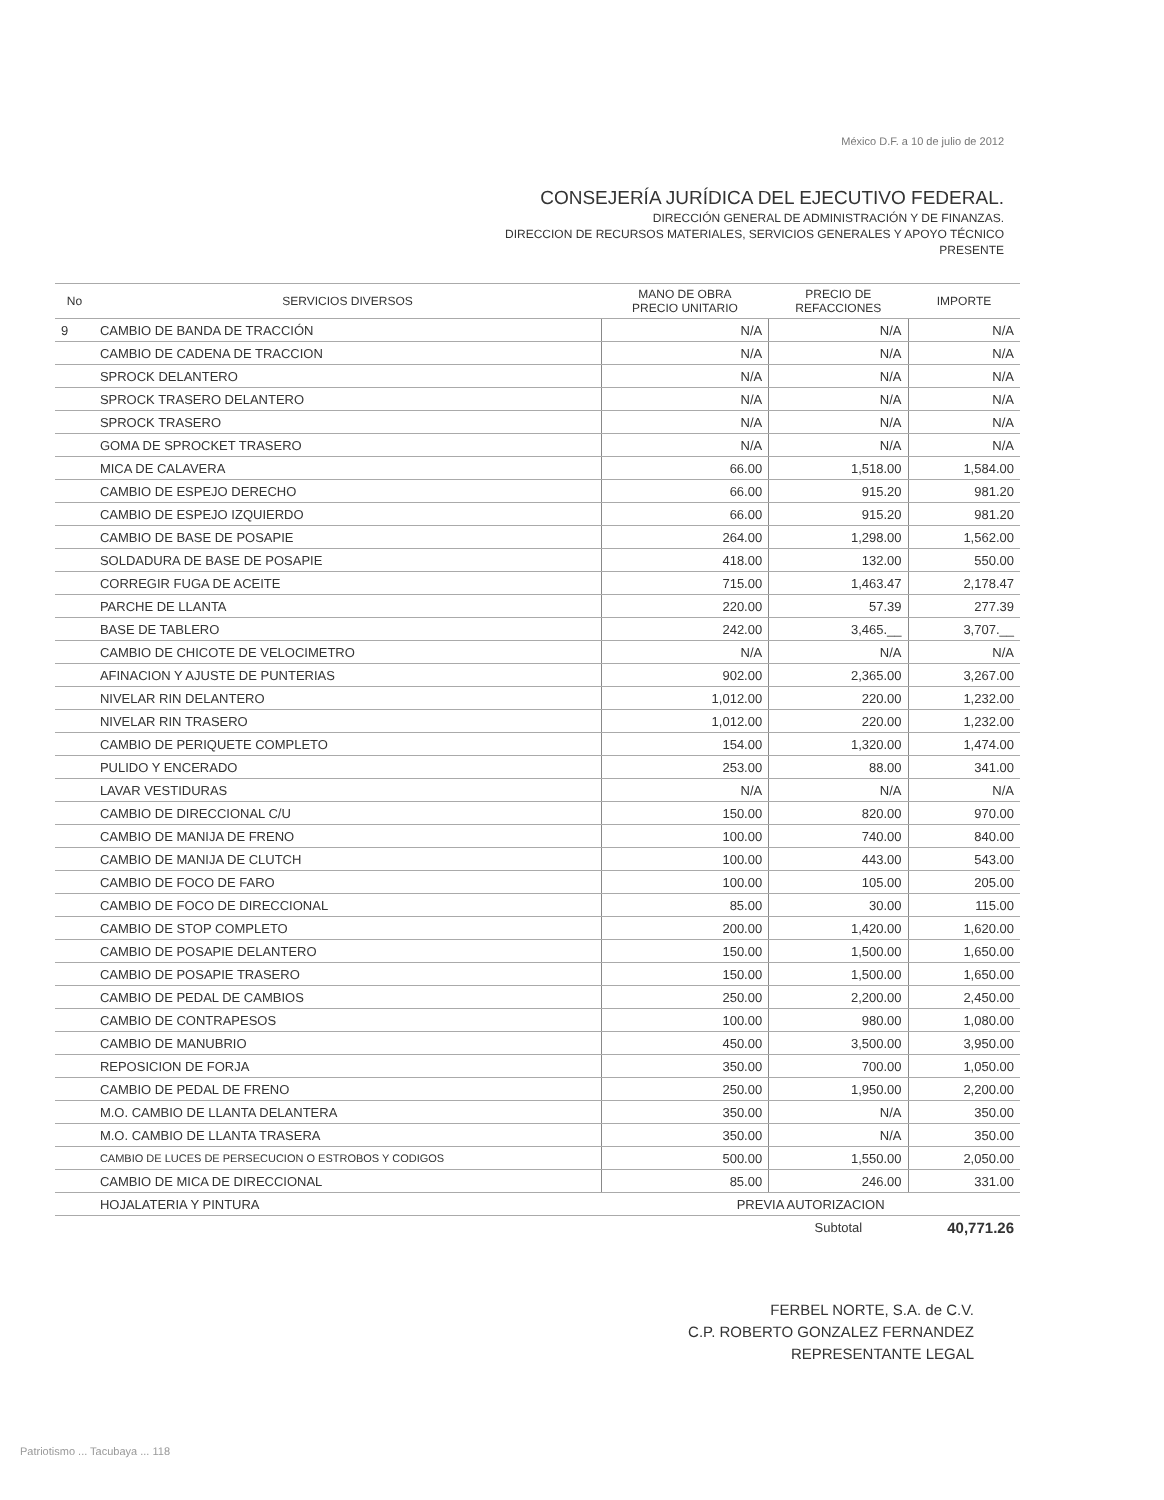México D.F. a 10 de julio de 2012
CONSEJERÍA JURÍDICA DEL EJECUTIVO FEDERAL.
DIRECCIÓN GENERAL DE ADMINISTRACIÓN Y DE FINANZAS.
DIRECCION DE RECURSOS MATERIALES, SERVICIOS GENERALES Y APOYO TÉCNICO
PRESENTE
| No | SERVICIOS DIVERSOS | MANO DE OBRA PRECIO UNITARIO | PRECIO DE REFACCIONES | IMPORTE |
| --- | --- | --- | --- | --- |
| 9 | CAMBIO DE BANDA DE TRACCIÓN | N/A | N/A | N/A |
| | CAMBIO DE CADENA DE TRACCION | N/A | N/A | N/A |
| | SPROCK DELANTERO | N/A | N/A | N/A |
| | SPROCK TRASERO DELANTERO | N/A | N/A | N/A |
| | SPROCK TRASERO | N/A | N/A | N/A |
| | GOMA DE SPROCKET TRASERO | N/A | N/A | N/A |
| | MICA DE CALAVERA | 66.00 | 1,518.00 | 1,584.00 |
| | CAMBIO DE ESPEJO DERECHO | 66.00 | 915.20 | 981.20 |
| | CAMBIO DE ESPEJO IZQUIERDO | 66.00 | 915.20 | 981.20 |
| | CAMBIO DE BASE DE POSAPIE | 264.00 | 1,298.00 | 1,562.00 |
| | SOLDADURA DE BASE DE POSAPIE | 418.00 | 132.00 | 550.00 |
| | CORREGIR FUGA DE ACEITE | 715.00 | 1,463.47 | 2,178.47 |
| | PARCHE DE LLANTA | 220.00 | 57.39 | 277.39 |
| | BASE DE TABLERO | 242.00 | 3,465.__ | 3,707.__ |
| | CAMBIO DE CHICOTE DE VELOCIMETRO | N/A | N/A | N/A |
| | AFINACION Y AJUSTE DE PUNTERIAS | 902.00 | 2,365.00 | 3,267.00 |
| | NIVELAR RIN DELANTERO | 1,012.00 | 220.00 | 1,232.00 |
| | NIVELAR RIN TRASERO | 1,012.00 | 220.00 | 1,232.00 |
| | CAMBIO DE PERIQUETE COMPLETO | 154.00 | 1,320.00 | 1,474.00 |
| | PULIDO Y ENCERADO | 253.00 | 88.00 | 341.00 |
| | LAVAR VESTIDURAS | N/A | N/A | N/A |
| | CAMBIO DE DIRECCIONAL C/U | 150.00 | 820.00 | 970.00 |
| | CAMBIO DE MANIJA DE FRENO | 100.00 | 740.00 | 840.00 |
| | CAMBIO DE MANIJA DE CLUTCH | 100.00 | 443.00 | 543.00 |
| | CAMBIO DE FOCO DE FARO | 100.00 | 105.00 | 205.00 |
| | CAMBIO DE FOCO DE DIRECCIONAL | 85.00 | 30.00 | 115.00 |
| | CAMBIO DE STOP COMPLETO | 200.00 | 1,420.00 | 1,620.00 |
| | CAMBIO DE POSAPIE DELANTERO | 150.00 | 1,500.00 | 1,650.00 |
| | CAMBIO DE POSAPIE TRASERO | 150.00 | 1,500.00 | 1,650.00 |
| | CAMBIO DE PEDAL DE CAMBIOS | 250.00 | 2,200.00 | 2,450.00 |
| | CAMBIO DE CONTRAPESOS | 100.00 | 980.00 | 1,080.00 |
| | CAMBIO DE MANUBRIO | 450.00 | 3,500.00 | 3,950.00 |
| | REPOSICION DE FORJA | 350.00 | 700.00 | 1,050.00 |
| | CAMBIO DE PEDAL DE FRENO | 250.00 | 1,950.00 | 2,200.00 |
| | M.O. CAMBIO DE LLANTA DELANTERA | 350.00 | N/A | 350.00 |
| | M.O. CAMBIO DE LLANTA TRASERA | 350.00 | N/A | 350.00 |
| | CAMBIO DE LUCES DE PERSECUCION O ESTROBOS Y CODIGOS | 500.00 | 1,550.00 | 2,050.00 |
| | CAMBIO DE MICA DE DIRECCIONAL | 85.00 | 246.00 | 331.00 |
| | HOJALATERIA Y PINTURA | PREVIA AUTORIZACION | | |
| | | | Subtotal | 40,771.26 |
FERBEL NORTE, S.A. de C.V.
C.P. ROBERTO GONZALEZ FERNANDEZ
REPRESENTANTE LEGAL
Patriotismo ... Tacubaya ... 118